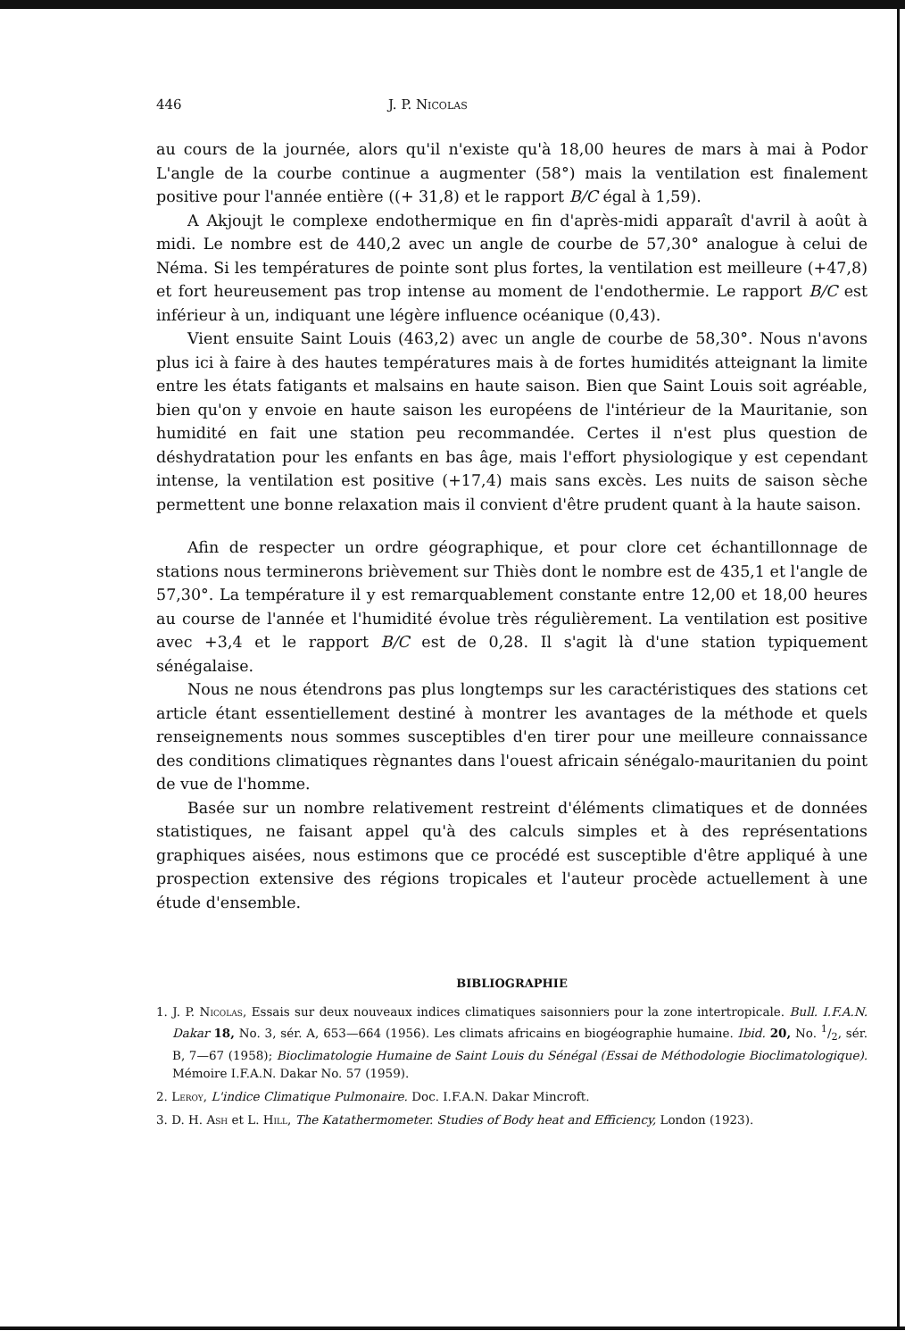446 J. P. Nicolas
au cours de la journée, alors qu'il n'existe qu'à 18,00 heures de mars à mai à Podor L'angle de la courbe continue a augmenter (58°) mais la ventilation est finalement positive pour l'année entière ((+ 31,8) et le rapport B/C égal à 1,59).
A Akjoujt le complexe endothermique en fin d'après-midi apparaît d'avril à août à midi. Le nombre est de 440,2 avec un angle de courbe de 57,30° analogue à celui de Néma. Si les températures de pointe sont plus fortes, la ventilation est meilleure (+47,8) et fort heureusement pas trop intense au moment de l'endothermie. Le rapport B/C est inférieur à un, indiquant une légère influence océanique (0,43).
Vient ensuite Saint Louis (463,2) avec un angle de courbe de 58,30°. Nous n'avons plus ici à faire à des hautes températures mais à de fortes humidités atteignant la limite entre les états fatigants et malsains en haute saison. Bien que Saint Louis soit agréable, bien qu'on y envoie en haute saison les européens de l'intérieur de la Mauritanie, son humidité en fait une station peu recommandée. Certes il n'est plus question de déshydratation pour les enfants en bas âge, mais l'effort physiologique y est cependant intense, la ventilation est positive (+17,4) mais sans excès. Les nuits de saison sèche permettent une bonne relaxation mais il convient d'être prudent quant à la haute saison.
Afin de respecter un ordre géographique, et pour clore cet échantillonnage de stations nous terminerons brièvement sur Thiès dont le nombre est de 435,1 et l'angle de 57,30°. La température il y est remarquablement constante entre 12,00 et 18,00 heures au course de l'année et l'humidité évolue très régulièrement. La ventilation est positive avec +3,4 et le rapport B/C est de 0,28. Il s'agit là d'une station typiquement sénégalaise.
Nous ne nous étendrons pas plus longtemps sur les caractéristiques des stations cet article étant essentiellement destiné à montrer les avantages de la méthode et quels renseignements nous sommes susceptibles d'en tirer pour une meilleure connaissance des conditions climatiques règnantes dans l'ouest africain sénégalo-mauritanien du point de vue de l'homme.
Basée sur un nombre relativement restreint d'éléments climatiques et de données statistiques, ne faisant appel qu'à des calculs simples et à des représentations graphiques aisées, nous estimons que ce procédé est susceptible d'être appliqué à une prospection extensive des régions tropicales et l'auteur procède actuellement à une étude d'ensemble.
BIBLIOGRAPHIE
1. J. P. Nicolas, Essais sur deux nouveaux indices climatiques saisonniers pour la zone intertropicale. Bull. I.F.A.N. Dakar 18, No. 3, sér. A, 653—664 (1956). Les climats africains en biogéographie humaine. Ibid. 20, No. 1/2, sér. B, 7—67 (1958); Bioclimatologie Humaine de Saint Louis du Sénégal (Essai de Méthodologie Bioclimatologique). Mémoire I.F.A.N. Dakar No. 57 (1959).
2. Leroy, L'indice Climatique Pulmonaire. Doc. I.F.A.N. Dakar Mincroft.
3. D. H. Ash et L. Hill, The Katathermometer. Studies of Body heat and Efficiency, London (1923).